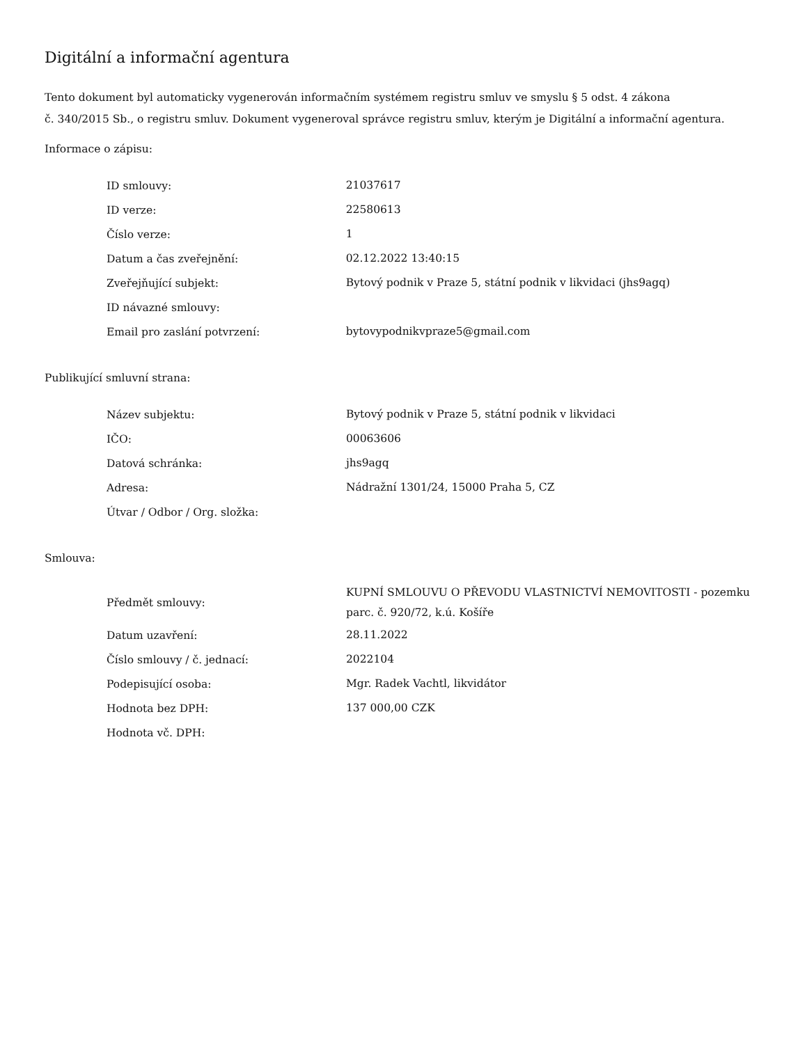Digitální a informační agentura
Tento dokument byl automaticky vygenerován informačním systémem registru smluv ve smyslu § 5 odst. 4 zákona
č. 340/2015 Sb., o registru smluv. Dokument vygeneroval správce registru smluv, kterým je Digitální a informační agentura.
Informace o zápisu:
| ID smlouvy: | 21037617 |
| ID verze: | 22580613 |
| Číslo verze: | 1 |
| Datum a čas zveřejnění: | 02.12.2022 13:40:15 |
| Zveřejňující subjekt: | Bytový podnik v Praze 5, státní podnik v likvidaci (jhs9agq) |
| ID návazné smlouvy: | |
| Email pro zaslání potvrzení: | bytovypodnikvpraze5@gmail.com |
Publikující smluvní strana:
| Název subjektu: | Bytový podnik v Praze 5, státní podnik v likvidaci |
| IČO: | 00063606 |
| Datová schránka: | jhs9agq |
| Adresa: | Nádražní 1301/24, 15000 Praha 5, CZ |
| Útvar / Odbor / Org. složka: | |
Smlouva:
| Předmět smlouvy: | KUPNÍ SMLOUVU O PŘEVODU VLASTNICTVÍ NEMOVITOSTI - pozemku parc. č. 920/72, k.ú. Košíře |
| Datum uzavření: | 28.11.2022 |
| Číslo smlouvy / č. jednací: | 2022104 |
| Podepisující osoba: | Mgr. Radek Vachtl, likvidátor |
| Hodnota bez DPH: | 137 000,00 CZK |
| Hodnota vč. DPH: | |